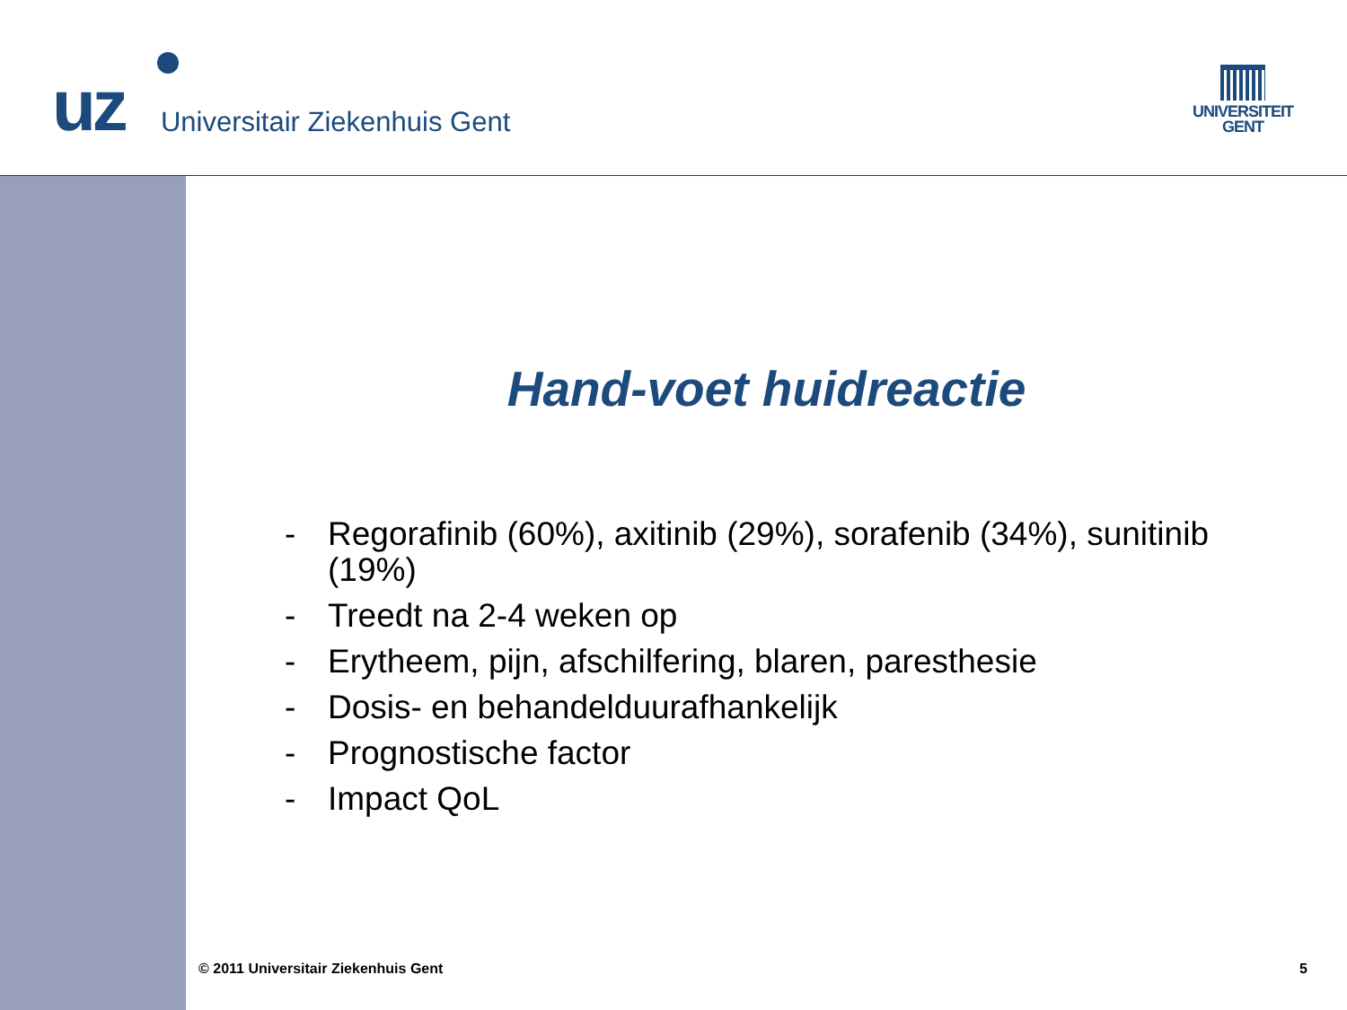uz
Universitair Ziekenhuis Gent
UNIVERSITEIT
GENT
Hand-voet huidreactie
- Regorafinib (60%), axitinib (29%), sorafenib (34%), sunitinib (19%)
- Treedt na 2-4 weken op
- Erytheem, pijn, afschilfering, blaren, paresthesie
- Dosis- en behandelduurafhankelijk
- Prognostische factor
- Impact QoL
© 2011 Universitair Ziekenhuis Gent 5